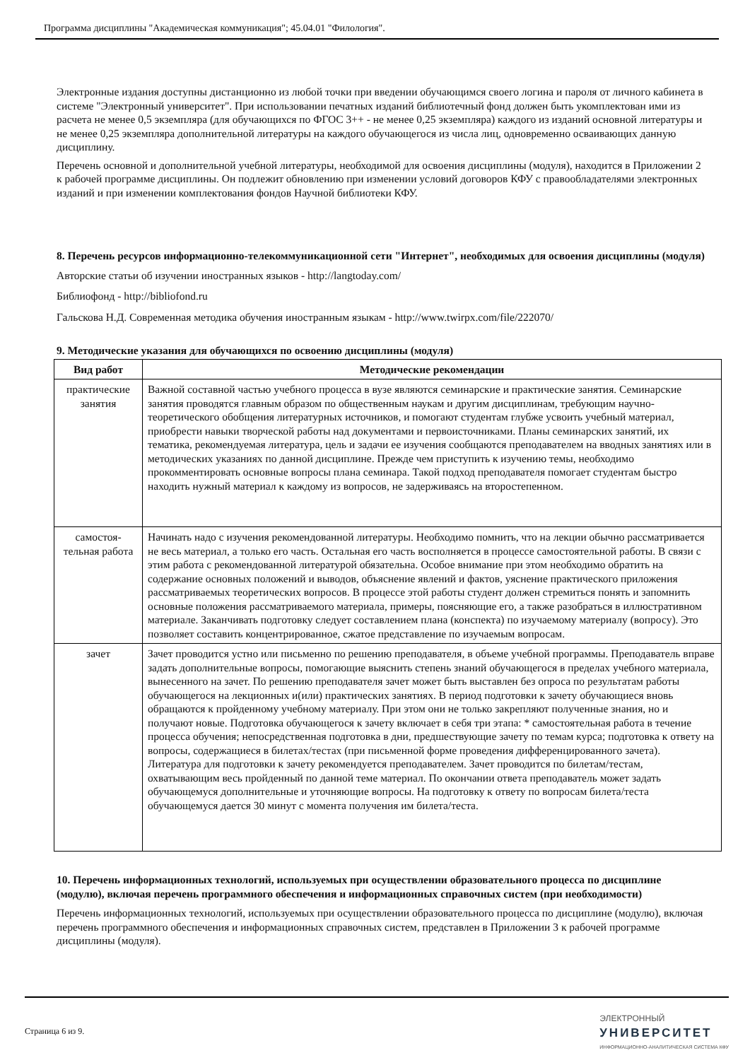Программа дисциплины "Академическая коммуникация"; 45.04.01 "Филология".
Электронные издания доступны дистанционно из любой точки при введении обучающимся своего логина и пароля от личного кабинета в системе "Электронный университет". При использовании печатных изданий библиотечный фонд должен быть укомплектован ими из расчета не менее 0,5 экземпляра (для обучающихся по ФГОС 3++ - не менее 0,25 экземпляра) каждого из изданий основной литературы и не менее 0,25 экземпляра дополнительной литературы на каждого обучающегося из числа лиц, одновременно осваивающих данную дисциплину.
Перечень основной и дополнительной учебной литературы, необходимой для освоения дисциплины (модуля), находится в Приложении 2 к рабочей программе дисциплины. Он подлежит обновлению при изменении условий договоров КФУ с правообладателями электронных изданий и при изменении комплектования фондов Научной библиотеки КФУ.
8. Перечень ресурсов информационно-телекоммуникационной сети "Интернет", необходимых для освоения дисциплины (модуля)
Авторские статьи об изучении иностранных языков - http://langtoday.com/
Библиофонд - http://bibliofond.ru
Гальскова Н.Д. Современная методика обучения иностранным языкам - http://www.twirpx.com/file/222070/
9. Методические указания для обучающихся по освоению дисциплины (модуля)
| Вид работ | Методические рекомендации |
| --- | --- |
| практические занятия | Важной составной частью учебного процесса в вузе являются семинарские и практические занятия. Семинарские занятия проводятся главным образом по общественным наукам и другим дисциплинам, требующим научно-теоретического обобщения литературных источников, и помогают студентам глубже усвоить учебный материал, приобрести навыки творческой работы над документами и первоисточниками. Планы семинарских занятий, их тематика, рекомендуемая литература, цель и задачи ее изучения сообщаются преподавателем на вводных занятиях или в методических указаниях по данной дисциплине. Прежде чем приступить к изучению темы, необходимо прокомментировать основные вопросы плана семинара. Такой подход преподавателя помогает студентам быстро находить нужный материал к каждому из вопросов, не задерживаясь на второстепенном. |
| самостоя-тельная работа | Начинать надо с изучения рекомендованной литературы. Необходимо помнить, что на лекции обычно рассматривается не весь материал, а только его часть. Остальная его часть восполняется в процессе самостоятельной работы. В связи с этим работа с рекомендованной литературой обязательна. Особое внимание при этом необходимо обратить на содержание основных положений и выводов, объяснение явлений и фактов, уяснение практического приложения рассматриваемых теоретических вопросов. В процессе этой работы студент должен стремиться понять и запомнить основные положения рассматриваемого материала, примеры, поясняющие его, а также разобраться в иллюстративном материале. Заканчивать подготовку следует составлением плана (конспекта) по изучаемому материалу (вопросу). Это позволяет составить концентрированное, сжатое представление по изучаемым вопросам. |
| зачет | Зачет проводится устно или письменно по решению преподавателя, в объеме учебной программы. Преподаватель вправе задать дополнительные вопросы, помогающие выяснить степень знаний обучающегося в пределах учебного материала, вынесенного на зачет. По решению преподавателя зачет может быть выставлен без опроса по результатам работы обучающегося на лекционных и(или) практических занятиях. В период подготовки к зачету обучающиеся вновь обращаются к пройденному учебному материалу. При этом они не только закрепляют полученные знания, но и получают новые. Подготовка обучающегося к зачету включает в себя три этапа: * самостоятельная работа в течение процесса обучения; непосредственная подготовка в дни, предшествующие зачету по темам курса; подготовка к ответу на вопросы, содержащиеся в билетах/тестах (при письменной форме проведения дифференцированного зачета). Литература для подготовки к зачету рекомендуется преподавателем. Зачет проводится по билетам/тестам, охватывающим весь пройденный по данной теме материал. По окончании ответа преподаватель может задать обучающемуся дополнительные и уточняющие вопросы. На подготовку к ответу по вопросам билета/теста обучающемуся дается 30 минут с момента получения им билета/теста. |
10. Перечень информационных технологий, используемых при осуществлении образовательного процесса по дисциплине (модулю), включая перечень программного обеспечения и информационных справочных систем (при необходимости)
Перечень информационных технологий, используемых при осуществлении образовательного процесса по дисциплине (модулю), включая перечень программного обеспечения и информационных справочных систем, представлен в Приложении 3 к рабочей программе дисциплины (модуля).
Страница 6 из 9.
ЭЛЕКТРОННЫЙ
УНИВЕРСИТЕТ
ИНФОРМАЦИОННО-АНАЛИТИЧЕСКАЯ СИСТЕМА КФУ